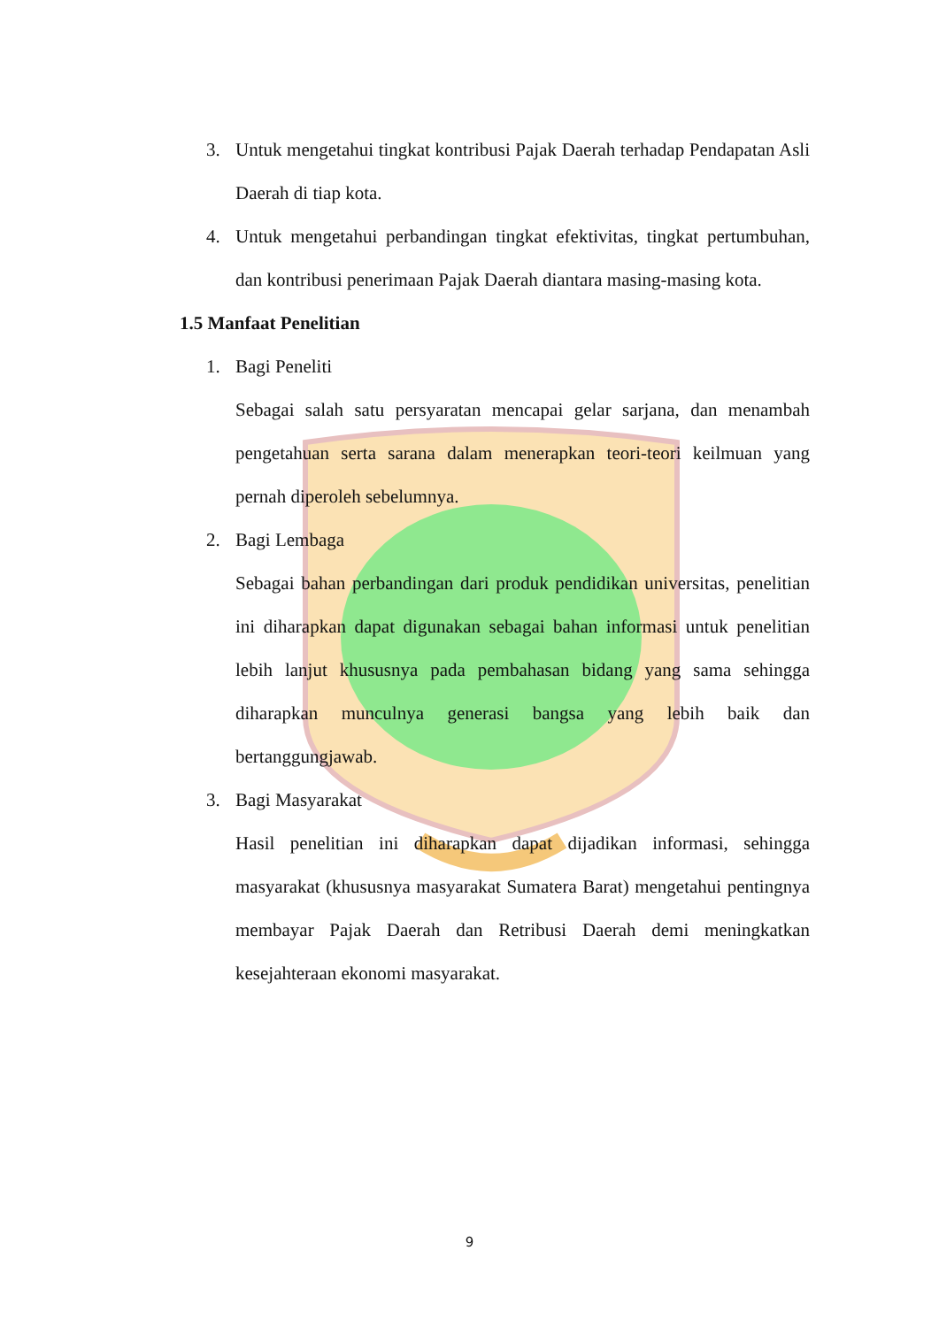3. Untuk mengetahui tingkat kontribusi Pajak Daerah terhadap Pendapatan Asli Daerah di tiap kota.
4. Untuk mengetahui perbandingan tingkat efektivitas, tingkat pertumbuhan, dan kontribusi penerimaan Pajak Daerah diantara masing-masing kota.
1.5 Manfaat Penelitian
1. Bagi Peneliti
Sebagai salah satu persyaratan mencapai gelar sarjana, dan menambah pengetahuan serta sarana dalam menerapkan teori-teori keilmuan yang pernah diperoleh sebelumnya.
2. Bagi Lembaga
Sebagai bahan perbandingan dari produk pendidikan universitas, penelitian ini diharapkan dapat digunakan sebagai bahan informasi untuk penelitian lebih lanjut khususnya pada pembahasan bidang yang sama sehingga diharapkan munculnya generasi bangsa yang lebih baik dan bertanggungjawab.
3. Bagi Masyarakat
Hasil penelitian ini diharapkan dapat dijadikan informasi, sehingga masyarakat (khususnya masyarakat Sumatera Barat) mengetahui pentingnya membayar Pajak Daerah dan Retribusi Daerah demi meningkatkan kesejahteraan ekonomi masyarakat.
9